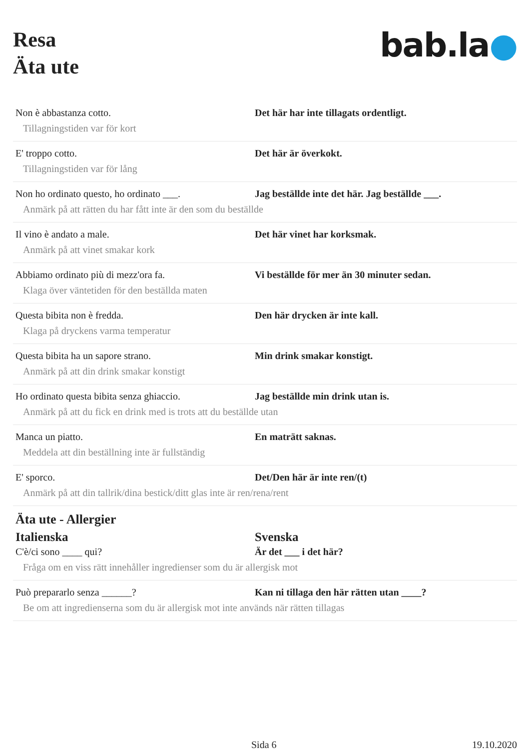Resa
Äta ute
bab.la●
Non è abbastanza cotto. Det här har inte tillagats ordentligt.
Tillagningstiden var för kort
E' troppo cotto. Det här är överkokt.
Tillagningstiden var för lång
Non ho ordinato questo, ho ordinato ___.
Jag beställde inte det här. Jag beställde ___.
Anmärk på att rätten du har fått inte är den som du beställde
Il vino è andato a male. Det här vinet har korksmak.
Anmärk på att vinet smakar kork
Abbiamo ordinato più di mezz'ora fa. Vi beställde för mer än 30 minuter sedan.
Klaga över väntetiden för den beställda maten
Questa bibita non è fredda. Den här drycken är inte kall.
Klaga på dryckens varma temperatur
Questa bibita ha un sapore strano. Min drink smakar konstigt.
Anmärk på att din drink smakar konstigt
Ho ordinato questa bibita senza ghiaccio.
Jag beställde min drink utan is.
Anmärk på att du fick en drink med is trots att du beställde utan
Manca un piatto. En maträtt saknas.
Meddela att din beställning inte är fullständig
E' sporco. Det/Den här är inte ren/(t)
Anmärk på att din tallrik/dina bestick/ditt glas inte är ren/rena/rent
Äta ute - Allergier
Italienska Svenska
C'è/ci sono ____ qui? Är det ___ i det här?
Fråga om en viss rätt innehåller ingredienser som du är allergisk mot
Può prepararlo senza ______? Kan ni tillaga den här rätten utan ____?
Be om att ingredienserna som du är allergisk mot inte används när rätten tillagas
Sida 6 19.10.2020